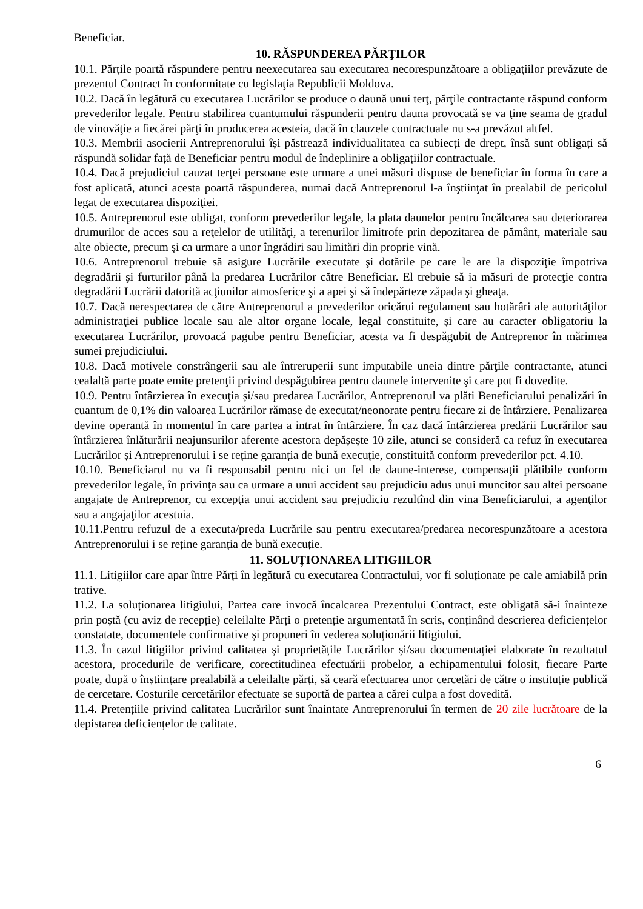Beneficiar.
10. RĂSPUNDEREA PĂRŢILOR
10.1. Părţile poartă răspundere pentru neexecutarea sau executarea necorespunzătoare a obligaţiilor prevăzute de prezentul Contract în conformitate cu legislaţia Republicii Moldova.
10.2. Dacă în legătură cu executarea Lucrărilor se produce o daună unui terţ, părţile contractante răspund conform prevederilor legale. Pentru stabilirea cuantumului răspunderii pentru dauna provocată se va ţine seama de gradul de vinovăţie a fiecărei părţi în producerea acesteia, dacă în clauzele contractuale nu s-a prevăzut altfel.
10.3. Membrii asocierii Antreprenorului își păstrează individualitatea ca subiecți de drept, însă sunt obligați să răspundă solidar față de Beneficiar pentru modul de îndeplinire a obligațiilor contractuale.
10.4. Dacă prejudiciul cauzat terţei persoane este urmare a unei măsuri dispuse de beneficiar în forma în care a fost aplicată, atunci acesta poartă răspunderea, numai dacă Antreprenorul l-a înştiinţat în prealabil de pericolul legat de executarea dispoziţiei.
10.5. Antreprenorul este obligat, conform prevederilor legale, la plata daunelor pentru încălcarea sau deteriorarea drumurilor de acces sau a reţelelor de utilităţi, a terenurilor limitrofe prin depozitarea de pământ, materiale sau alte obiecte, precum şi ca urmare a unor îngrădiri sau limitări din proprie vină.
10.6. Antreprenorul trebuie să asigure Lucrările executate şi dotările pe care le are la dispoziţie împotriva degradării şi furturilor până la predarea Lucrărilor către Beneficiar. El trebuie să ia măsuri de protecţie contra degradării Lucrării datorită acţiunilor atmosferice şi a apei şi să îndepărteze zăpada şi gheaţa.
10.7. Dacă nerespectarea de către Antreprenorul a prevederilor oricărui regulament sau hotărâri ale autorităţilor administraţiei publice locale sau ale altor organe locale, legal constituite, şi care au caracter obligatoriu la executarea Lucrărilor, provoacă pagube pentru Beneficiar, acesta va fi despăgubit de Antreprenor în mărimea sumei prejudiciului.
10.8. Dacă motivele constrângerii sau ale întreruperii sunt imputabile uneia dintre părţile contractante, atunci cealaltă parte poate emite pretenţii privind despăgubirea pentru daunele intervenite şi care pot fi dovedite.
10.9. Pentru întârzierea în execuţia și/sau predarea Lucrărilor, Antreprenorul va plăti Beneficiarului penalizări în cuantum de 0,1% din valoarea Lucrărilor rămase de executat/neonorate pentru fiecare zi de întârziere. Penalizarea devine operantă în momentul în care partea a intrat în întârziere. În caz dacă întârzierea predării Lucrărilor sau întârzierea înlăturării neajunsurilor aferente acestora depășește 10 zile, atunci se consideră ca refuz în executarea Lucrărilor și Antreprenorului i se reține garanția de bună execuție, constituită conform prevederilor pct. 4.10.
10.10. Beneficiarul nu va fi responsabil pentru nici un fel de daune-interese, compensaţii plătibile conform prevederilor legale, în privinţa sau ca urmare a unui accident sau prejudiciu adus unui muncitor sau altei persoane angajate de Antreprenor, cu excepţia unui accident sau prejudiciu rezultînd din vina Beneficiarului, a agenţilor sau a angajaţilor acestuia.
10.11.Pentru refuzul de a executa/preda Lucrările sau pentru executarea/predarea necorespunzătoare a acestora Antreprenorului i se reține garanția de bună execuție.
11. SOLUȚIONAREA LITIGIILOR
11.1. Litigiilor care apar între Părți în legătură cu executarea Contractului, vor fi soluționate pe cale amiabilă prin trative.
11.2. La soluționarea litigiului, Partea care invocă încalcarea Prezentului Contract, este obligată să-i înainteze prin poștă (cu aviz de recepție) celeilalte Părți o pretenție argumentată în scris, conținând descrierea deficiențelor constatate, documentele confirmative și propuneri în vederea soluționării litigiului.
11.3. În cazul litigiilor privind calitatea și proprietățile Lucrărilor și/sau documentației elaborate în rezultatul acestora, procedurile de verificare, corectitudinea efectuării probelor, a echipamentului folosit, fiecare Parte poate, după o înștiințare prealabilă a celeilalte părți, să ceară efectuarea unor cercetări de către o instituție publică de cercetare. Costurile cercetărilor efectuate se suportă de partea a cărei culpa a fost dovedită.
11.4. Pretențiile privind calitatea Lucrărilor sunt înaintate Antreprenorului în termen de 20 zile lucrătoare de la depistarea deficiențelor de calitate.
6